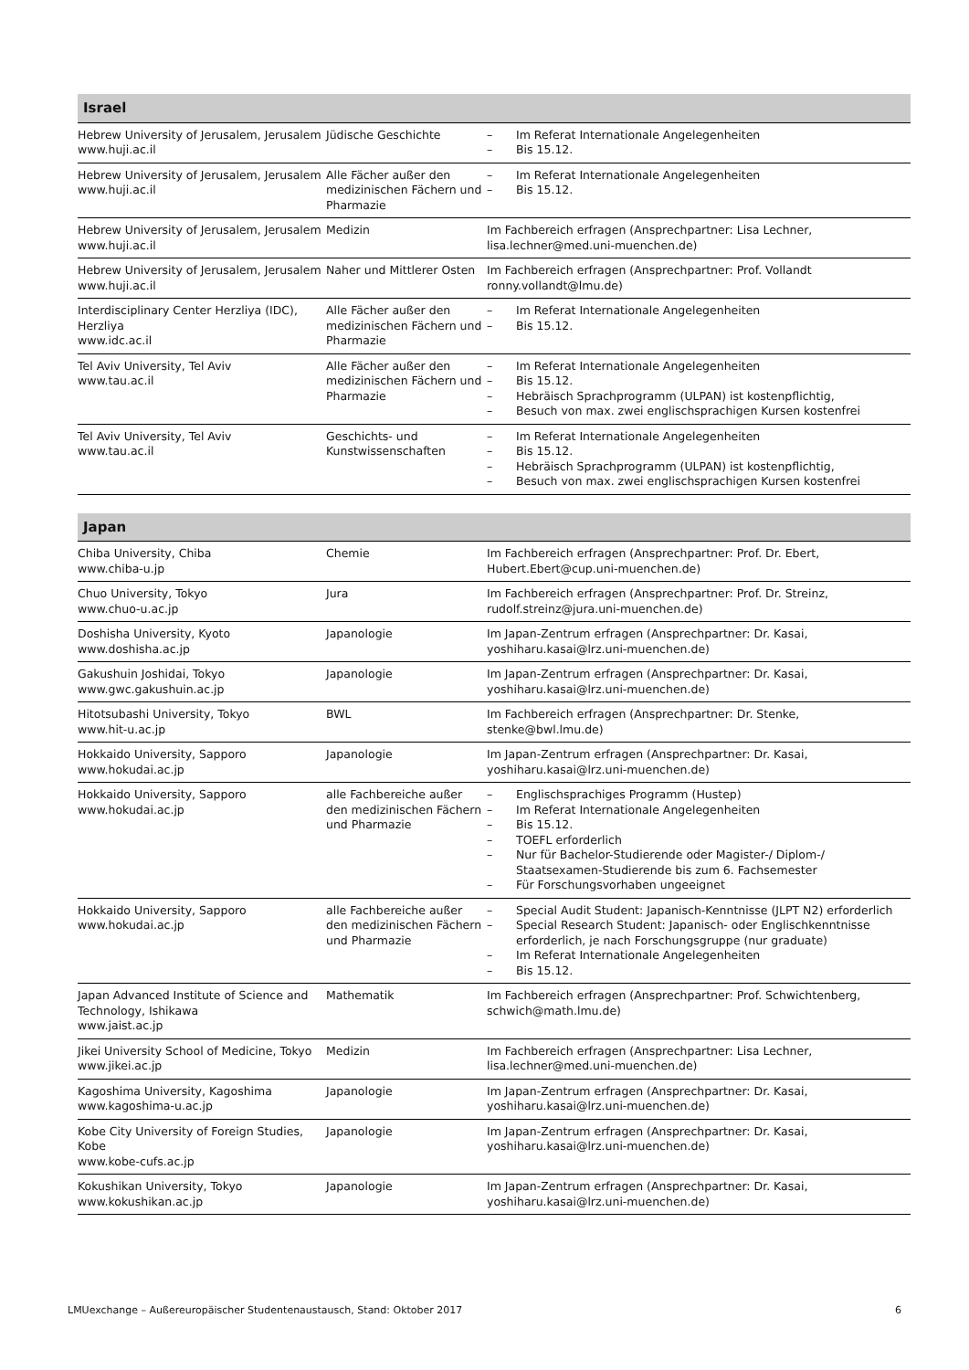| Israel | | |
| --- | --- | --- |
| Hebrew University of Jerusalem, Jerusalem www.huji.ac.il | Jüdische Geschichte | – Im Referat Internationale Angelegenheiten – Bis 15.12. |
| Hebrew University of Jerusalem, Jerusalem www.huji.ac.il | Alle Fächer außer den medizinischen Fächern und Pharmazie | – Im Referat Internationale Angelegenheiten – Bis 15.12. |
| Hebrew University of Jerusalem, Jerusalem www.huji.ac.il | Medizin | Im Fachbereich erfragen (Ansprechpartner: Lisa Lechner, lisa.lechner@med.uni-muenchen.de) |
| Hebrew University of Jerusalem, Jerusalem www.huji.ac.il | Naher und Mittlerer Osten | Im Fachbereich erfragen (Ansprechpartner: Prof. Vollandt ronny.vollandt@lmu.de) |
| Interdisciplinary Center Herzliya (IDC), Herzliya www.idc.ac.il | Alle Fächer außer den medizinischen Fächern und Pharmazie | – Im Referat Internationale Angelegenheiten – Bis 15.12. |
| Tel Aviv University, Tel Aviv www.tau.ac.il | Alle Fächer außer den medizinischen Fächern und Pharmazie | – Im Referat Internationale Angelegenheiten – Bis 15.12. – Hebräisch Sprachprogramm (ULPAN) ist kostenpflichtig, – Besuch von max. zwei englischsprachigen Kursen kostenfrei |
| Tel Aviv University, Tel Aviv www.tau.ac.il | Geschichts- und Kunstwissenschaften | – Im Referat Internationale Angelegenheiten – Bis 15.12. – Hebräisch Sprachprogramm (ULPAN) ist kostenpflichtig, – Besuch von max. zwei englischsprachigen Kursen kostenfrei |
| Japan | | |
| --- | --- | --- |
| Chiba University, Chiba www.chiba-u.jp | Chemie | Im Fachbereich erfragen (Ansprechpartner: Prof. Dr. Ebert, Hubert.Ebert@cup.uni-muenchen.de) |
| Chuo University, Tokyo www.chuo-u.ac.jp | Jura | Im Fachbereich erfragen (Ansprechpartner: Prof. Dr. Streinz, rudolf.streinz@jura.uni-muenchen.de) |
| Doshisha University, Kyoto www.doshisha.ac.jp | Japanologie | Im Japan-Zentrum erfragen (Ansprechpartner: Dr. Kasai, yoshiharu.kasai@lrz.uni-muenchen.de) |
| Gakushuin Joshidai, Tokyo www.gwc.gakushuin.ac.jp | Japanologie | Im Japan-Zentrum erfragen (Ansprechpartner: Dr. Kasai, yoshiharu.kasai@lrz.uni-muenchen.de) |
| Hitotsubashi University, Tokyo www.hit-u.ac.jp | BWL | Im Fachbereich erfragen (Ansprechpartner: Dr. Stenke, stenke@bwl.lmu.de) |
| Hokkaido University, Sapporo www.hokudai.ac.jp | Japanologie | Im Japan-Zentrum erfragen (Ansprechpartner: Dr. Kasai, yoshiharu.kasai@lrz.uni-muenchen.de) |
| Hokkaido University, Sapporo www.hokudai.ac.jp | alle Fachbereiche außer den medizinischen Fächern und Pharmazie | – Englischsprachiges Programm (Hustep) – Im Referat Internationale Angelegenheiten – Bis 15.12. – TOEFL erforderlich – Nur für Bachelor-Studierende oder Magister-/ Diplom-/ Staatsexamen-Studierende bis zum 6. Fachsemester – Für Forschungsvorhaben ungeeignet |
| Hokkaido University, Sapporo www.hokudai.ac.jp | alle Fachbereiche außer den medizinischen Fächern und Pharmazie | – Special Audit Student: Japanisch-Kenntnisse (JLPT N2) erforderlich – Special Research Student: Japanisch- oder Englischkenntnisse erforderlich, je nach Forschungsgruppe (nur graduate) – Im Referat Internationale Angelegenheiten – Bis 15.12. |
| Japan Advanced Institute of Science and Technology, Ishikawa www.jaist.ac.jp | Mathematik | Im Fachbereich erfragen (Ansprechpartner: Prof. Schwichtenberg, schwich@math.lmu.de) |
| Jikei University School of Medicine, Tokyo www.jikei.ac.jp | Medizin | Im Fachbereich erfragen (Ansprechpartner: Lisa Lechner, lisa.lechner@med.uni-muenchen.de) |
| Kagoshima University, Kagoshima www.kagoshima-u.ac.jp | Japanologie | Im Japan-Zentrum erfragen (Ansprechpartner: Dr. Kasai, yoshiharu.kasai@lrz.uni-muenchen.de) |
| Kobe City University of Foreign Studies, Kobe www.kobe-cufs.ac.jp | Japanologie | Im Japan-Zentrum erfragen (Ansprechpartner: Dr. Kasai, yoshiharu.kasai@lrz.uni-muenchen.de) |
| Kokushikan University, Tokyo www.kokushikan.ac.jp | Japanologie | Im Japan-Zentrum erfragen (Ansprechpartner: Dr. Kasai, yoshiharu.kasai@lrz.uni-muenchen.de) |
LMUexchange – Außereuropäischer Studentenaustausch, Stand: Oktober 2017 6